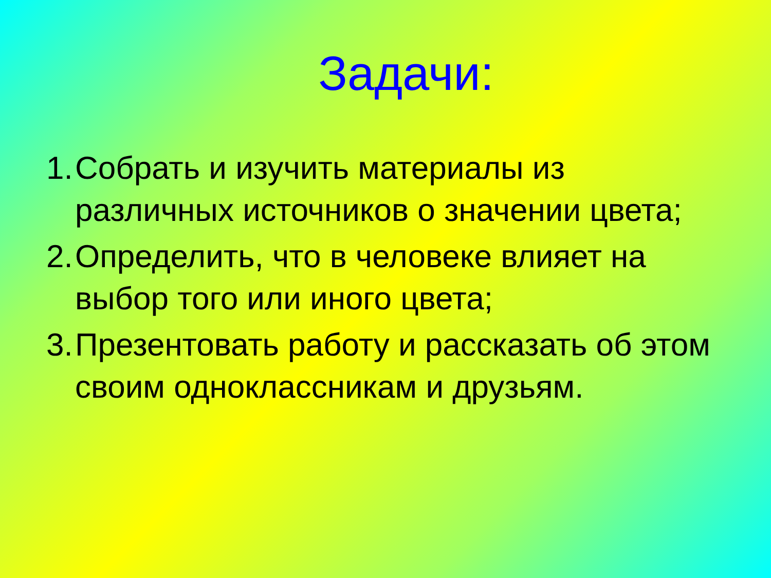Задачи:
1. Собрать и изучить материалы из различных источников о значении цвета;
2. Определить, что в человеке влияет на выбор того или иного цвета;
3. Презентовать работу и рассказать об этом своим одноклассникам и друзьям.